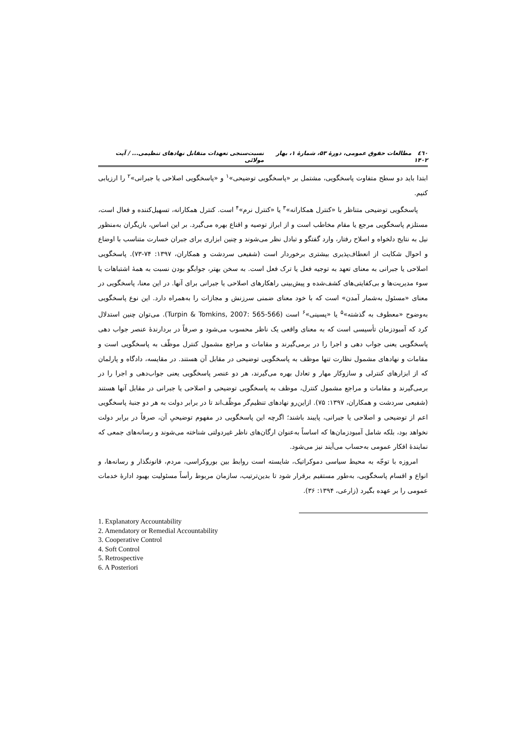٤٦٠ مطالعات حقوق عمومی، دورهٔ ۵۳، شمارهٔ ۱، بهار ۱۴۰۲ نسبت‌سنجی تعهدات متقابل نهادهای تنظیمی... / آیت مولائی
ابتدا باید دو سطح متفاوت پاسخگویی، مشتمل بر «پاسخگویی توضیحی»<sup>۱</sup> و «پاسخگویی اصلاحی یا جبرانی»<sup>۲</sup> را ارزیابی کنیم.
پاسخگویی توضیحی متناظر با «کنترل همکارانه»<sup>۳</sup> یا «کنترل نرم»<sup>۴</sup> است. کنترل همکارانه، تسهیل‌کننده و فعال است، مستلزم پاسخگویی مرجع یا مقام مخاطب است و از ابراز توصیه و اقناع بهره می‌گیرد. بر این اساس، بازیگران به‌منظور نیل به نتایج دلخواه و اصلاح رفتار، وارد گفتگو و تبادل نظر می‌شوند و چنین ابزاری برای جبران خسارت متناسب با اوضاع و احوال شکایت از انعطاف‌پذیری بیشتری برخوردار است (شفیعی سردشت و همکاران، ۱۳۹۷: ۷۴-۷۳). پاسخگویی اصلاحی یا جبرانی به معنای تعهد به توجیه فعل یا ترک فعل است. به سخن بهتر، جوابگو بودن نسبت به همهٔ اشتباهات یا سوء مدیریت‌ها و بی‌کفایتی‌های کشف‌شده و پیش‌بینی راهکارهای اصلاحی یا جبرانی برای آنها. در این معنا، پاسخگویی در معنای «مسئول به‌شمار آمدن» است که با خود معنای ضمنی سرزنش و مجازات را به‌همراه دارد. این نوع پاسخگویی به‌وضوح «معطوف به گذشته»<sup>۵</sup> یا «پسینی»<sup>۶</sup> است (Turpin & Tomkins, 2007: 565-566). می‌توان چنین استدلال کرد که آمبودزمان تأسیسی است که به معنای واقعی یک ناظر محسوب می‌شود و صرفاً در بردارندهٔ عنصر جواب دهی پاسخگویی یعنی جواب دهی و اجرا را در برمی‌گیرند و مقامات و مراجع مشمول کنترل موظّف به پاسخگویی است و مقامات و نهادهای مشمول نظارت تنها موظف به پاسخگویی توضیحی در مقابل آن هستند. در مقایسه، دادگاه و پارلمان که از ابزارهای کنترلی و سازوکار مهار و تعادل بهره می‌گیرند، هر دو عنصر پاسخگویی یعنی جواب‌دهی و اجرا را در برمی‌گیرند و مقامات و مراجع مشمول کنترل، موظف به پاسخگویی توضیحی و اصلاحی یا جبرانی در مقابل آنها هستند (شفیعی سردشت و همکاران، ۱۳۹۷: ۷۵). ازاین‌رو نهادهای تنظیم‌گر موظّف‌اند تا در برابر دولت به هر دو جنبهٔ پاسخگویی اعم از توضیحی و اصلاحی یا جبرانی، پایبند باشند؛ اگرچه این پاسخگویی در مفهوم توضیحیِ آن، صرفاً در برابر دولت نخواهد بود، بلکه شامل آمبودزمان‌ها که اساساً به‌عنوان ارگان‌های ناظر غیردولتی شناخته می‌شوند و رسانه‌های جمعی که نمایندهٔ افکار عمومی به‌حساب می‌آیند نیز می‌شود.
امروزه با توجّه به محیط سیاسی دموکراتیک، شایسته است روابط بین بوروکراسی، مردم، قانونگذار و رسانه‌ها، و انواع و اقسام پاسخگویی، به‌طور مستقیم برقرار شود تا بدین‌ترتیب، سازمان مربوط رأساً مسئولیت بهبود ادارهٔ خدمات عمومی را بر عهده بگیرد (زارعی، ۱۳۹۴: ۳۶).
1. Explanatory Accountability
2. Amendatory or Remedial Accountability
3. Cooperative Control
4. Soft Control
5. Retrospective
6. A Posteriori